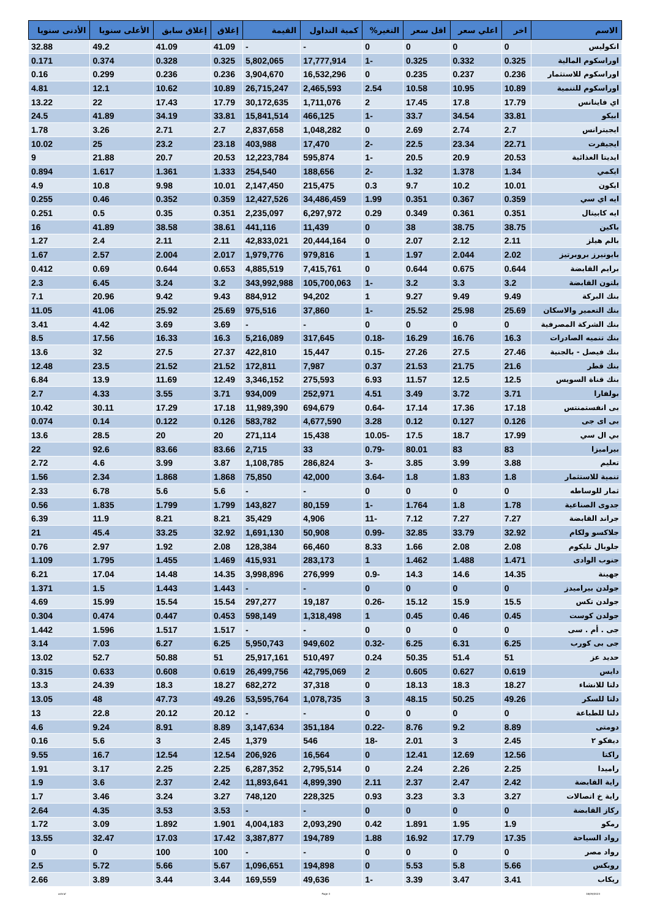| الاسم | اخر | اعلي سعر | اقل سعر | التغير% | كمية التداول | القيمة | إغلاق | إغلاق سابق | الأعلى سنويا | الأدنى سنويا |
| --- | --- | --- | --- | --- | --- | --- | --- | --- | --- | --- |
| انكوليس | 0 | 0 | 0 | 0 | - | - | 41.09 | 41.09 | 49.2 | 32.88 |
| اوراسكوم المالية | 0.325 | 0.332 | 0.325 | -1 | 17,777,914 | 5,802,065 | 0.325 | 0.328 | 0.374 | 0.171 |
| اوراسكوم للاستثمار | 0.236 | 0.237 | 0.235 | 0 | 16,532,296 | 3,904,670 | 0.236 | 0.236 | 0.299 | 0.16 |
| اوراسكوم للتنمية | 10.89 | 10.95 | 10.58 | 2.54 | 2,465,593 | 26,715,247 | 10.89 | 10.62 | 12.1 | 4.81 |
| اي فاينانس | 17.79 | 17.8 | 17.45 | 2 | 1,711,076 | 30,172,635 | 17.79 | 17.43 | 22 | 13.22 |
| ابيكو | 33.81 | 34.54 | 33.7 | -1 | 466,125 | 15,841,514 | 33.81 | 34.19 | 41.89 | 24.5 |
| ايجيترانس | 2.7 | 2.74 | 2.69 | 0 | 1,048,282 | 2,837,658 | 2.7 | 2.71 | 3.26 | 1.78 |
| ايجيفرت | 22.71 | 23.34 | 22.5 | -2 | 17,470 | 403,988 | 23.18 | 23.2 | 25 | 10.02 |
| ايديتا الغذائية | 20.53 | 20.9 | 20.5 | -1 | 595,874 | 12,223,784 | 20.53 | 20.7 | 21.88 | 9 |
| ايكمي | 1.34 | 1.378 | 1.32 | -2 | 188,656 | 254,540 | 1.333 | 1.361 | 1.617 | 0.894 |
| ايكون | 10.01 | 10.2 | 9.7 | 0.3 | 215,475 | 2,147,450 | 10.01 | 9.98 | 10.8 | 4.9 |
| ايه اي سي | 0.359 | 0.367 | 0.351 | 1.99 | 34,486,459 | 12,427,526 | 0.359 | 0.352 | 0.46 | 0.255 |
| ايه كابيتال | 0.351 | 0.361 | 0.349 | 0.29 | 6,297,972 | 2,235,097 | 0.351 | 0.35 | 0.5 | 0.251 |
| باكين | 38.75 | 38.75 | 38 | 0 | 11,439 | 441,116 | 38.61 | 38.58 | 41.89 | 16 |
| بالم هيلز | 2.11 | 2.12 | 2.07 | 0 | 20,444,164 | 42,833,021 | 2.11 | 2.11 | 2.4 | 1.27 |
| بايونيرز بروبرتيز | 2.02 | 2.044 | 1.97 | 1 | 979,816 | 1,979,776 | 2.017 | 2.004 | 2.57 | 1.67 |
| برايم القابضة | 0.644 | 0.675 | 0.644 | 0 | 7,415,761 | 4,885,519 | 0.653 | 0.644 | 0.69 | 0.412 |
| بلتون القابضة | 3.2 | 3.3 | 3.2 | -1 | 105,700,063 | 343,992,988 | 3.2 | 3.24 | 6.45 | 2.3 |
| بنك البركة | 9.49 | 9.49 | 9.27 | 1 | 94,202 | 884,912 | 9.43 | 9.42 | 20.96 | 7.1 |
| بنك التعمير والاسكان | 25.69 | 25.98 | 25.52 | -1 | 37,860 | 975,516 | 25.69 | 25.92 | 41.06 | 11.05 |
| بنك الشركة المصرفية | 0 | 0 | 0 | 0 | - | - | 3.69 | 3.69 | 4.42 | 3.41 |
| بنك تنميه الصادرات | 16.3 | 16.76 | 16.29 | -0.18 | 317,645 | 5,216,089 | 16.3 | 16.33 | 17.56 | 8.5 |
| بنك فيصل - بالجنية | 27.46 | 27.5 | 27.26 | -0.15 | 15,447 | 422,810 | 27.37 | 27.5 | 32 | 13.6 |
| بنك قطر | 21.6 | 21.75 | 21.53 | 0.37 | 7,987 | 172,811 | 21.52 | 21.52 | 23.5 | 12.48 |
| بنك قناة السويس | 12.5 | 12.5 | 11.57 | 6.93 | 275,593 | 3,346,152 | 12.49 | 11.69 | 13.9 | 6.84 |
| بولفارا | 3.71 | 3.72 | 3.49 | 4.51 | 252,971 | 934,009 | 3.71 | 3.55 | 4.33 | 2.7 |
| بى انفستمنتس | 17.18 | 17.36 | 17.14 | -0.64 | 694,679 | 11,989,390 | 17.18 | 17.29 | 30.11 | 10.42 |
| بى اى جى | 0.126 | 0.127 | 0.12 | 3.28 | 4,677,590 | 583,782 | 0.126 | 0.122 | 0.14 | 0.074 |
| بي ال سي | 17.99 | 18.7 | 17.5 | -10.05 | 15,438 | 271,114 | 20 | 20 | 28.5 | 13.6 |
| بيراميزا | 83 | 83 | 80.01 | -0.79 | 33 | 2,715 | 83.66 | 83.66 | 92.6 | 22 |
| تعليم | 3.88 | 3.99 | 3.85 | -3 | 286,824 | 1,108,785 | 3.87 | 3.99 | 4.6 | 2.72 |
| تنمية للاستثمار | 1.8 | 1.83 | 1.8 | -3.64 | 42,000 | 75,850 | 1.868 | 1.868 | 2.34 | 1.56 |
| ثمار للوساطه | 0 | 0 | 0 | 0 | - | - | 5.6 | 5.6 | 6.78 | 2.33 |
| جدوى الصناعية | 1.78 | 1.8 | 1.764 | -1 | 80,159 | 143,827 | 1.799 | 1.799 | 1.835 | 0.56 |
| جراند القابضة | 7.27 | 7.27 | 7.12 | -11 | 4,906 | 35,429 | 8.21 | 8.21 | 11.9 | 6.39 |
| جلاكسو ولكام | 32.92 | 33.79 | 32.85 | -0.99 | 50,908 | 1,691,130 | 32.92 | 33.25 | 45.4 | 21 |
| جلوبال تليكوم | 2.08 | 2.08 | 1.66 | 8.33 | 66,460 | 128,384 | 2.08 | 1.92 | 2.97 | 0.76 |
| جنوب الوادى | 1.471 | 1.488 | 1.462 | 1 | 283,173 | 415,931 | 1.469 | 1.455 | 1.795 | 1.109 |
| جهينة | 14.35 | 14.6 | 14.3 | -0.9 | 276,999 | 3,998,896 | 14.35 | 14.48 | 17.04 | 6.21 |
| جولدن بيراميدز | 0 | 0 | 0 | 0 | - | - | 1.443 | 1.443 | 1.5 | 1.371 |
| جولدن تكس | 15.5 | 15.9 | 15.12 | -0.26 | 19,187 | 297,277 | 15.54 | 15.54 | 15.99 | 4.69 |
| جولدن كوست | 0.45 | 0.46 | 0.45 | 1 | 1,318,498 | 598,149 | 0.453 | 0.447 | 0.474 | 0.304 |
| جى . أم . سى | 0 | 0 | 0 | 0 | - | - | 1.517 | 1.517 | 1.596 | 1.442 |
| جى بى كورب | 6.25 | 6.31 | 6.25 | -0.32 | 949,602 | 5,950,743 | 6.25 | 6.27 | 7.03 | 3.14 |
| حديد عز | 51 | 51.4 | 50.35 | 0.24 | 510,497 | 25,917,161 | 51 | 50.88 | 52.7 | 13.02 |
| دايس | 0.619 | 0.627 | 0.605 | 2 | 42,795,069 | 26,499,756 | 0.619 | 0.608 | 0.633 | 0.315 |
| دلتا للانشاء | 18.27 | 18.3 | 18.13 | 0 | 37,318 | 682,272 | 18.27 | 18.3 | 24.39 | 13.3 |
| دلتا للسكر | 49.26 | 50.25 | 48.15 | 3 | 1,078,735 | 53,595,764 | 49.26 | 47.73 | 48 | 13.05 |
| دلتا للطباعة | 0 | 0 | 0 | 0 | - | - | 20.12 | 20.12 | 22.8 | 13 |
| دومتى | 8.89 | 9.2 | 8.76 | -0.22 | 351,184 | 3,147,634 | 8.89 | 8.91 | 9.24 | 4.6 |
| ديفكو ٢ | 2.45 | 3 | 2.01 | -18 | 546 | 1,379 | 2.45 | 3 | 5.6 | 0.16 |
| راكتا | 12.56 | 12.69 | 12.41 | 0 | 16,564 | 206,926 | 12.54 | 12.54 | 16.7 | 9.55 |
| راميدا | 2.25 | 2.26 | 2.24 | 0 | 2,795,514 | 6,287,352 | 2.25 | 2.25 | 3.17 | 1.91 |
| راية القابضة | 2.42 | 2.47 | 2.37 | 2.11 | 4,899,390 | 11,893,641 | 2.42 | 2.37 | 3.6 | 1.9 |
| راية خ اتصالات | 3.27 | 3.3 | 3.23 | 0.93 | 228,325 | 748,120 | 3.27 | 3.24 | 3.46 | 1.7 |
| ركاز القابضة | 0 | 0 | 0 | 0 | - | - | 3.53 | 3.53 | 4.35 | 2.64 |
| رمكو | 1.9 | 1.95 | 1.891 | 0.42 | 2,093,290 | 4,004,183 | 1.901 | 1.892 | 3.09 | 1.72 |
| رواد السياحة | 17.35 | 17.79 | 16.92 | 1.88 | 194,789 | 3,387,877 | 17.42 | 17.03 | 32.47 | 13.55 |
| رواد مصر | 0 | 0 | 0 | 0 | - | - | 100 | 100 | 0 | 0 |
| روبكس | 5.66 | 5.8 | 5.53 | 0 | 194,898 | 1,096,651 | 5.67 | 5.66 | 5.72 | 2.5 |
| ريكاب | 3.41 | 3.47 | 3.39 | -1 | 49,636 | 169,559 | 3.44 | 3.44 | 3.89 | 2.66 |
ashraf Page 3 18/09/2023